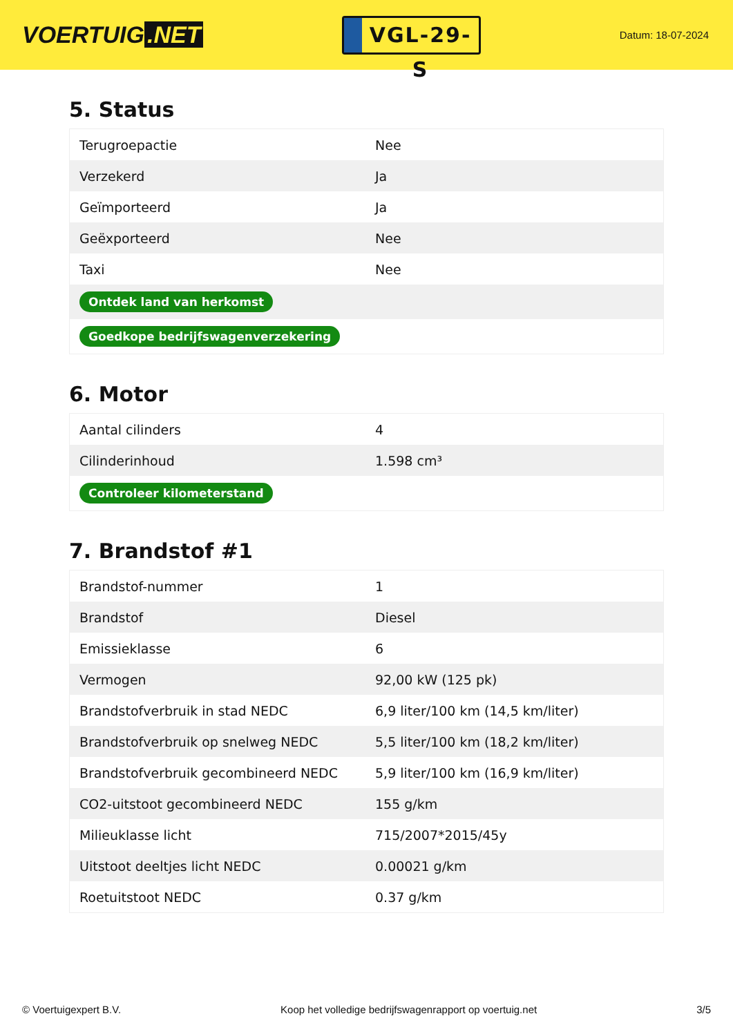VOERTUIG.NET
VGL-29-S
Datum: 18-07-2024
5. Status
| Terugroepactie | Nee |
| Verzekerd | Ja |
| Geïmporteerd | Ja |
| Geëxporteerd | Nee |
| Taxi | Nee |
| Ontdek land van herkomst | |
| Goedkope bedrijfswagenverzekering | |
6. Motor
| Aantal cilinders | 4 |
| Cilinderinhoud | 1.598 cm³ |
| Controleer kilometerstand | |
7. Brandstof #1
| Brandstof-nummer | 1 |
| Brandstof | Diesel |
| Emissieklasse | 6 |
| Vermogen | 92,00 kW (125 pk) |
| Brandstofverbruik in stad NEDC | 6,9 liter/100 km (14,5 km/liter) |
| Brandstofverbruik op snelweg NEDC | 5,5 liter/100 km (18,2 km/liter) |
| Brandstofverbruik gecombineerd NEDC | 5,9 liter/100 km (16,9 km/liter) |
| CO2-uitstoot gecombineerd NEDC | 155 g/km |
| Milieuklasse licht | 715/2007*2015/45y |
| Uitstoot deeltjes licht NEDC | 0.00021 g/km |
| Roetuitstoot NEDC | 0.37 g/km |
© Voertuigexpert B.V. Koop het volledige bedrijfswagenrapport op voertuig.net 3/5